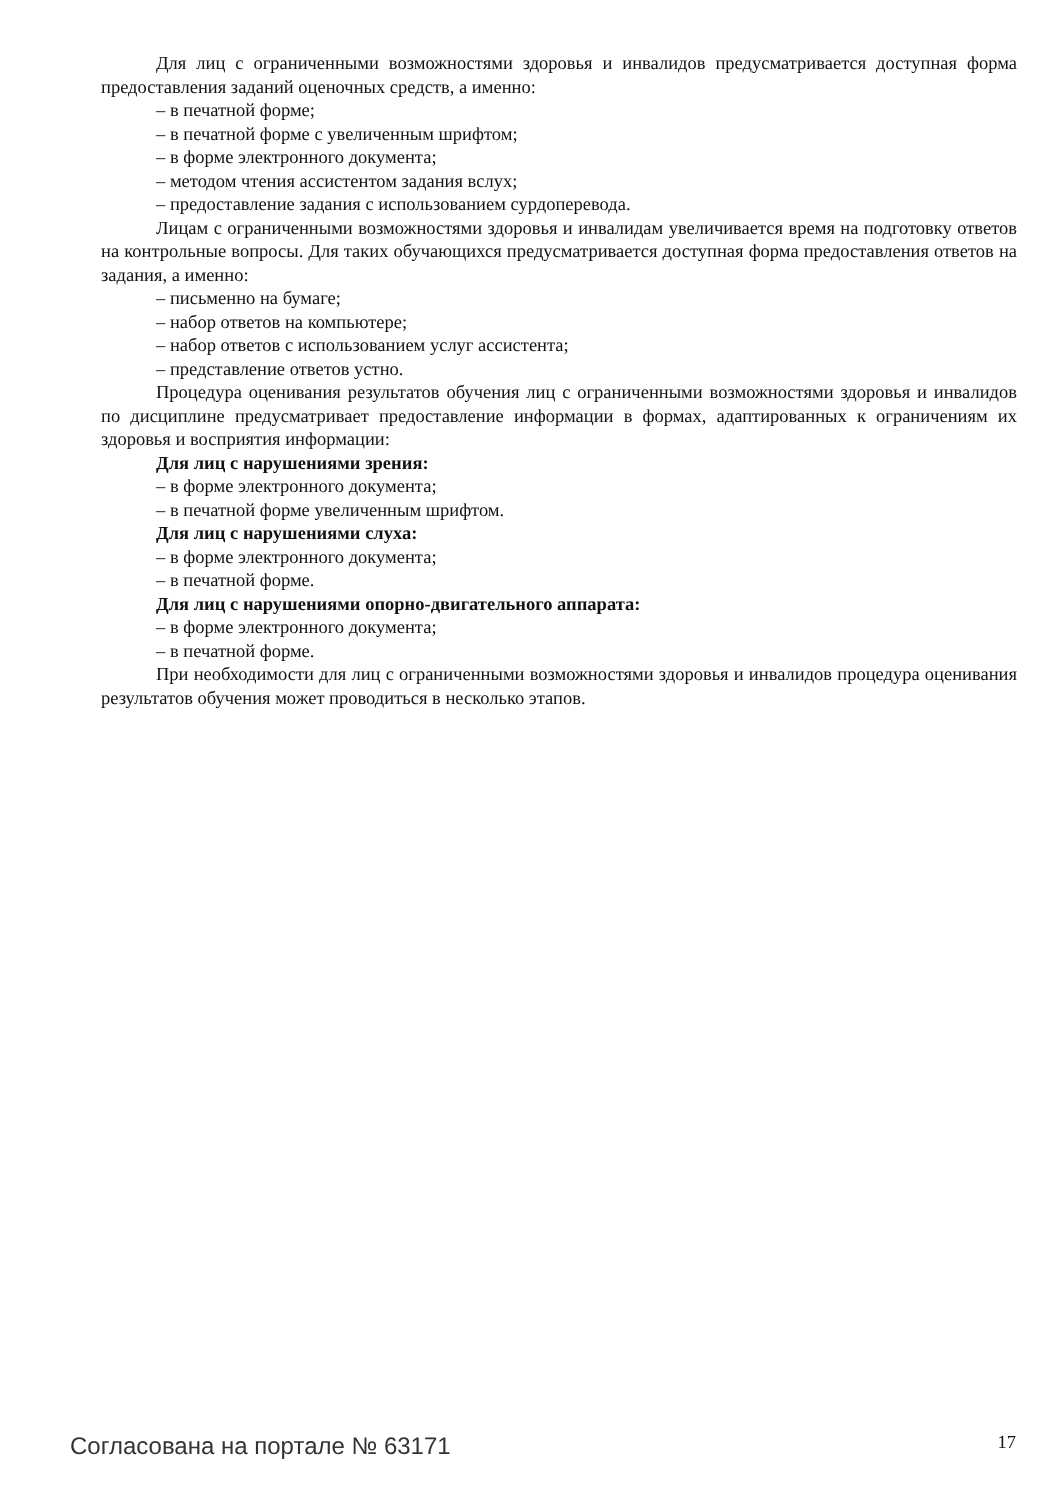Для лиц с ограниченными возможностями здоровья и инвалидов предусматривается доступная форма предоставления заданий оценочных средств, а именно:
– в печатной форме;
– в печатной форме с увеличенным шрифтом;
– в форме электронного документа;
– методом чтения ассистентом задания вслух;
– предоставление задания с использованием сурдоперевода.
Лицам с ограниченными возможностями здоровья и инвалидам увеличивается время на подготовку ответов на контрольные вопросы. Для таких обучающихся предусматривается доступная форма предоставления ответов на задания, а именно:
– письменно на бумаге;
– набор ответов на компьютере;
– набор ответов с использованием услуг ассистента;
– представление ответов устно.
Процедура оценивания результатов обучения лиц с ограниченными возможностями здоровья и инвалидов по дисциплине предусматривает предоставление информации в формах, адаптированных к ограничениям их здоровья и восприятия информации:
Для лиц с нарушениями зрения:
– в форме электронного документа;
– в печатной форме увеличенным шрифтом.
Для лиц с нарушениями слуха:
– в форме электронного документа;
– в печатной форме.
Для лиц с нарушениями опорно-двигательного аппарата:
– в форме электронного документа;
– в печатной форме.
При необходимости для лиц с ограниченными возможностями здоровья и инвалидов процедура оценивания результатов обучения может проводиться в несколько этапов.
Согласована на портале № 63171 17